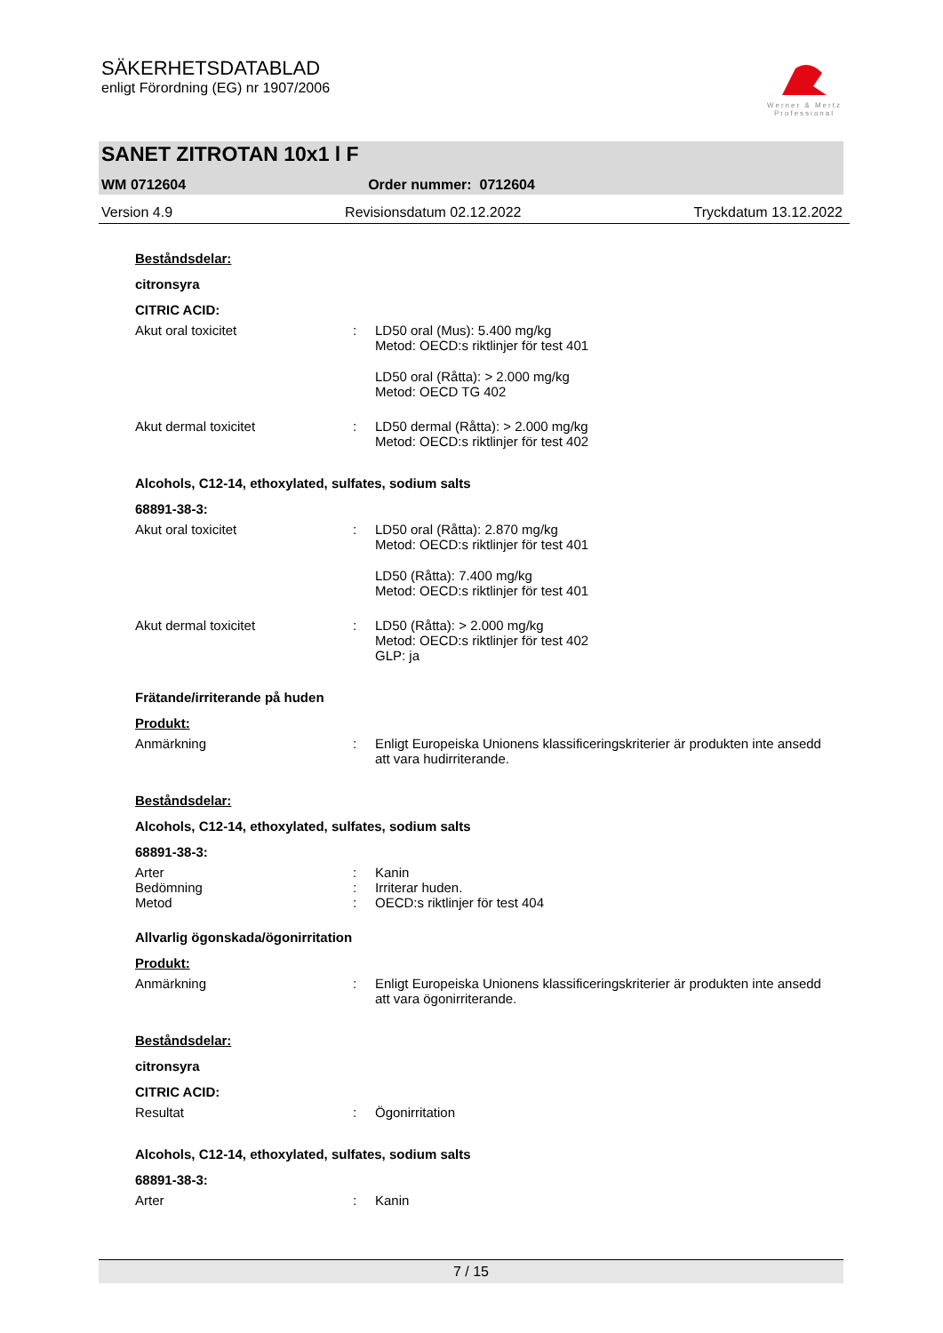SÄKERHETSDATABLAD
enligt Förordning (EG) nr 1907/2006
Werner & Mertz
Professional
SANET ZITROTAN 10x1 l F
WM 0712604 Order nummer: 0712604
Version 4.9 Revisionsdatum 02.12.2022 Tryckdatum 13.12.2022
Beståndsdelar:
citronsyra
CITRIC ACID:
Akut oral toxicitet : LD50 oral (Mus): 5.400 mg/kg
Metod: OECD:s riktlinjer för test 401
LD50 oral (Råtta): > 2.000 mg/kg
Metod: OECD TG 402
Akut dermal toxicitet : LD50 dermal (Råtta): > 2.000 mg/kg
Metod: OECD:s riktlinjer för test 402
Alcohols, C12-14, ethoxylated, sulfates, sodium salts
68891-38-3:
Akut oral toxicitet : LD50 oral (Råtta): 2.870 mg/kg
Metod: OECD:s riktlinjer för test 401
LD50 (Råtta): 7.400 mg/kg
Metod: OECD:s riktlinjer för test 401
Akut dermal toxicitet : LD50 (Råtta): > 2.000 mg/kg
Metod: OECD:s riktlinjer för test 402
GLP: ja
Frätande/irriterande på huden
Produkt:
Anmärkning : Enligt Europeiska Unionens klassificeringskriterier är produkten inte ansedd att vara hudirriterande.
Beståndsdelar:
Alcohols, C12-14, ethoxylated, sulfates, sodium salts
68891-38-3:
Arter : Kanin
Bedömning : Irriterar huden.
Metod : OECD:s riktlinjer för test 404
Allvarlig ögonskada/ögonirritation
Produkt:
Anmärkning : Enligt Europeiska Unionens klassificeringskriterier är produkten inte ansedd att vara ögonirriterande.
Beståndsdelar:
citronsyra
CITRIC ACID:
Resultat : Ögonirritation
Alcohols, C12-14, ethoxylated, sulfates, sodium salts
68891-38-3:
Arter : Kanin
7 / 15